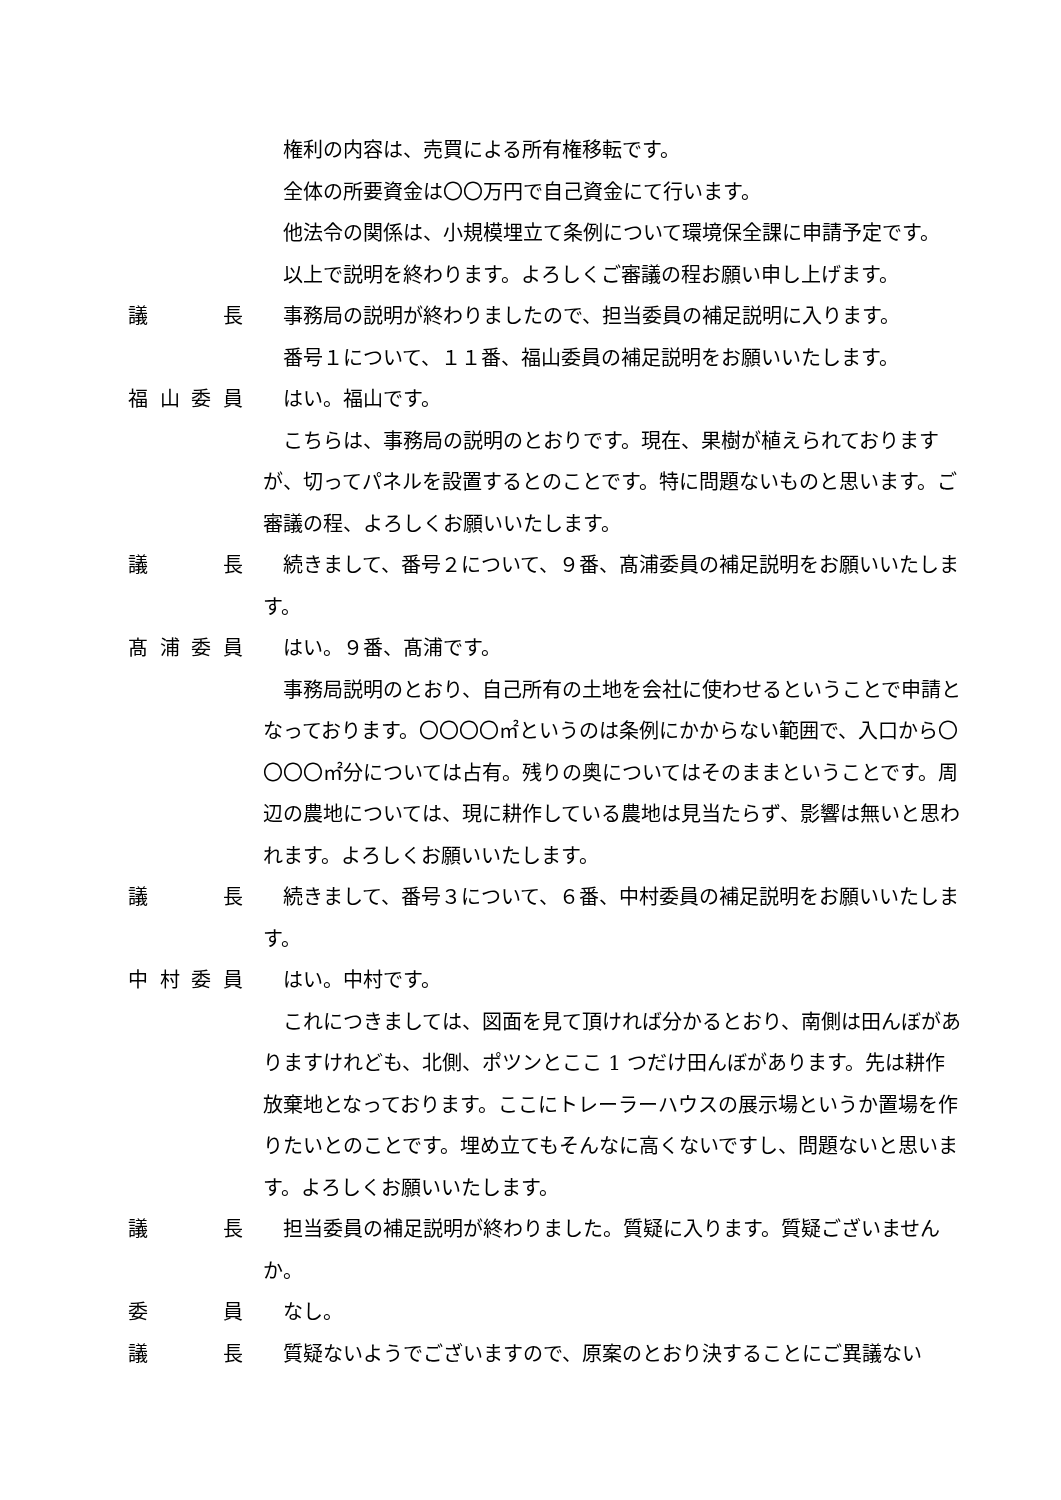権利の内容は、売買による所有権移転です。
全体の所要資金は〇〇万円で自己資金にて行います。
他法令の関係は、小規模埋立て条例について環境保全課に申請予定です。
以上で説明を終わります。よろしくご審議の程お願い申し上げます。
議長 事務局の説明が終わりましたので、担当委員の補足説明に入ります。
番号１について、１１番、福山委員の補足説明をお願いいたします。
福山委員 はい。福山です。
こちらは、事務局の説明のとおりです。現在、果樹が植えられておりますが、切ってパネルを設置するとのことです。特に問題ないものと思います。ご審議の程、よろしくお願いいたします。
議長 続きまして、番号２について、９番、髙浦委員の補足説明をお願いいたします。
髙浦委員 はい。９番、髙浦です。
事務局説明のとおり、自己所有の土地を会社に使わせるということで申請となっております。〇〇〇〇㎡というのは条例にかからない範囲で、入口から〇〇〇〇㎡分については占有。残りの奥についてはそのままということです。周辺の農地については、現に耕作している農地は見当たらず、影響は無いと思われます。よろしくお願いいたします。
議長 続きまして、番号３について、６番、中村委員の補足説明をお願いいたします。
中村委員 はい。中村です。
これにつきましては、図面を見て頂ければ分かるとおり、南側は田んぼがありますけれども、北側、ポツンとここ 1 つだけ田んぼがあります。先は耕作放棄地となっております。ここにトレーラーハウスの展示場というか置場を作りたいとのことです。埋め立てもそんなに高くないですし、問題ないと思います。よろしくお願いいたします。
議長 担当委員の補足説明が終わりました。質疑に入ります。質疑ございませんか。
委員 なし。
議長 質疑ないようでございますので、原案のとおり決することにご異議ない